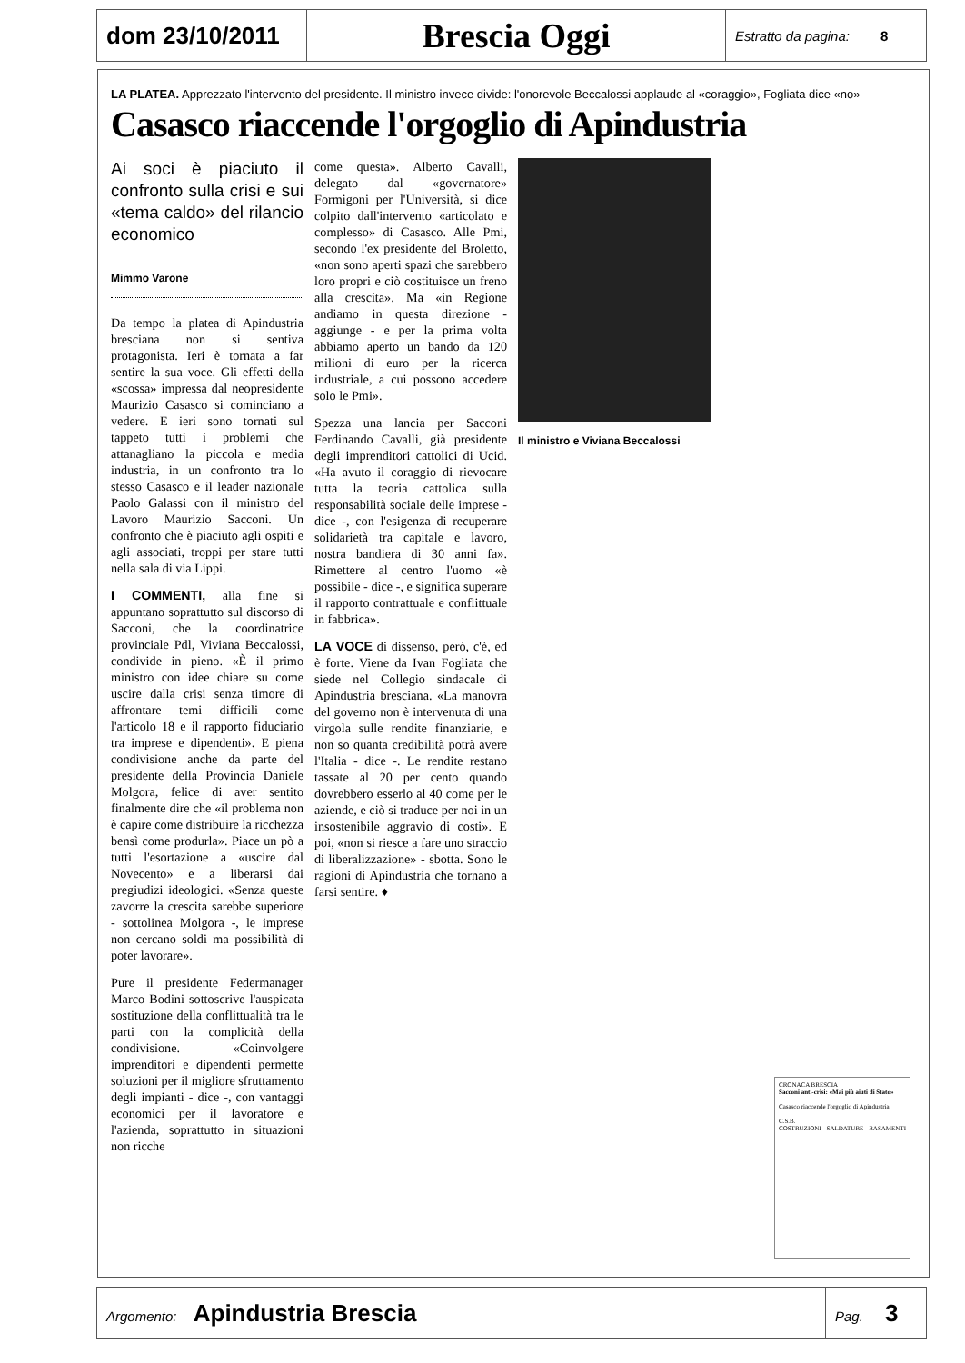| dom 23/10/2011 | Brescia Oggi | Estratto da pagina: 8 |
LA PLATEA. Apprezzato l'intervento del presidente. Il ministro invece divide: l'onorevole Beccalossi applaude al «coraggio», Fogliata dice «no»
Casasco riaccende l'orgoglio di Apindustria
Ai soci è piaciuto il confronto sulla crisi e sui «tema caldo» del rilancio economico
Mimmo Varone
Da tempo la platea di Apindustria bresciana non si sentiva protagonista. Ieri è tornata a far sentire la sua voce. Gli effetti della «scossa» impressa dal neopresidente Maurizio Casasco si cominciano a vedere. E ieri sono tornati sul tappeto tutti i problemi che attanagliano la piccola e media industria, in un confronto tra lo stesso Casasco e il leader nazionale Paolo Galassi con il ministro del Lavoro Maurizio Sacconi. Un confronto che è piaciuto agli ospiti e agli associati, troppi per stare tutti nella sala di via Lippi.
I COMMENTI, alla fine si appuntano soprattutto sul discorso di Sacconi, che la coordinatrice provinciale Pdl, Viviana Beccalossi, condivide in pieno. «È il primo ministro con idee chiare su come uscire dalla crisi senza timore di affrontare temi difficili come l'articolo 18 e il rapporto fiduciario tra imprese e dipendenti». E piena condivisione anche da parte del presidente della Provincia Daniele Molgora, felice di aver sentito finalmente dire che «il problema non è capire come distribuire la ricchezza bensì come produrla». Piace un pò a tutti l'esortazione a «uscire dal Novecento» e a liberarsi dai pregiudizi ideologici. «Senza queste zavorre la crescita sarebbe superiore - sottolinea Molgora -, le imprese non cercano soldi ma possibilità di poter lavorare».
Pure il presidente Federmanager Marco Bodini sottoscrive l'auspicata sostituzione della conflittualità tra le parti con la complicità della condivisione. «Coinvolgere imprenditori e dipendenti permette soluzioni per il migliore sfruttamento degli impianti - dice -, con vantaggi economici per il lavoratore e l'azienda, soprattutto in situazioni non ricche
come questa». Alberto Cavalli, delegato dal «governatore» Formigoni per l'Università, si dice colpito dall'intervento «articolato e complesso» di Casasco. Alle Pmi, secondo l'ex presidente del Broletto, «non sono aperti spazi che sarebbero loro propri e ciò costituisce un freno alla crescita». Ma «in Regione andiamo in questa direzione - aggiunge - e per la prima volta abbiamo aperto un bando da 120 milioni di euro per la ricerca industriale, a cui possono accedere solo le Pmi».
Spezza una lancia per Sacconi Ferdinando Cavalli, già presidente degli imprenditori cattolici di Ucid. «Ha avuto il coraggio di rievocare tutta la teoria cattolica sulla responsabilità sociale delle imprese - dice -, con l'esigenza di recuperare solidarietà tra capitale e lavoro, nostra bandiera di 30 anni fa». Rimettere al centro l'uomo «è possibile - dice -, e significa superare il rapporto contrattuale e conflittuale in fabbrica».
LA VOCE di dissenso, però, c'è, ed è forte. Viene da Ivan Fogliata che siede nel Collegio sindacale di Apindustria bresciana. «La manovra del governo non è intervenuta di una virgola sulle rendite finanziarie, e non so quanta credibilità potrà avere l'Italia - dice -. Le rendite restano tassate al 20 per cento quando dovrebbero esserlo al 40 come per le aziende, e ciò si traduce per noi in un insostenibile aggravio di costi». E poi, «non si riesce a fare uno straccio di liberalizzazione» - sbotta. Sono le ragioni di Apindustria che tornano a farsi sentire. ♦
Il ministro e Viviana Beccalossi
CRONACA BRESCIA
Sacconi anti-crisi: «Mai più aiuti di Stato»
Casasco riaccende l'orgoglio di Apindustria
C.S.B.
COSTRUZIONI - SALDATURE - BASAMENTI
| Argomento: Apindustria Brescia | Pag. 3 |